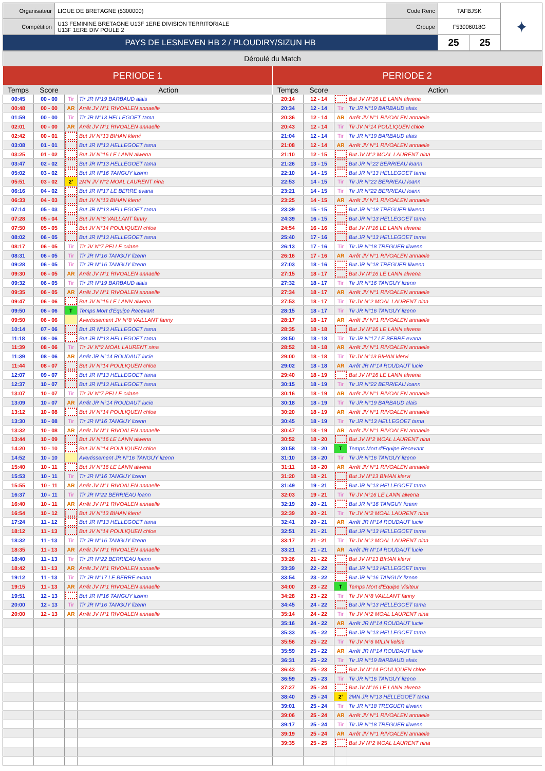| Organisateur | LIGUE DE BRETAGNE (5300000) | Code Renc | TAFBJSK | | ✦ |
| Compétition | U13 FEMININE BRETAGNE U13F 1ERE DIVISION TERRITORIALE U13F 1ERE DIV POULE 2 | Groupe | F53006018G | | |
| PAYS DE LESNEVEN HB 2 / PLOUDIRY/SIZUN HB | | | 25 | 25 | |
Déroulé du Match
| PERIODE 1 | | | |
| --- | --- | --- | --- |
| Temps | Score | Action | |
| 00:45 | 00 - 00 | Tir | Tir JR N°19 BARBAUD alais |
| 00:48 | 00 - 00 | AR | Arrêt JV N°1 RIVOALEN annaelle |
| 01:59 | 00 - 00 | Tir | Tir JR N°13 HELLEGOET tama |
| 02:01 | 00 - 00 | AR | Arrêt JV N°1 RIVOALEN annaelle |
| 02:42 | 00 - 01 | | But JV N°13 BIHAN klervi |
| 03:08 | 01 - 01 | | But JR N°13 HELLEGOET tama |
| 03:25 | 01 - 02 | | But JV N°16 LE LANN alwena |
| 03:47 | 02 - 02 | | But JR N°13 HELLEGOET tama |
| 05:02 | 03 - 02 | | But JR N°16 TANGUY lizenn |
| 05:51 | 03 - 02 | 2' | 2MN JV N°2 MOAL LAURENT nina |
| 06:16 | 04 - 02 | | But JR N°17 LE BERRE evana |
| 06:33 | 04 - 03 | | But JV N°13 BIHAN klervi |
| 07:14 | 05 - 03 | | But JR N°13 HELLEGOET tama |
| 07:28 | 05 - 04 | | But JV N°8 VAILLANT fanny |
| 07:50 | 05 - 05 | | But JV N°14 POULIQUEN chloe |
| 08:02 | 06 - 05 | | But JR N°13 HELLEGOET tama |
| 08:17 | 06 - 05 | Tir | Tir JV N°7 PELLE orlane |
| 08:31 | 06 - 05 | Tir | Tir JR N°16 TANGUY lizenn |
| 09:28 | 06 - 05 | Tir | Tir JR N°16 TANGUY lizenn |
| 09:30 | 06 - 05 | AR | Arrêt JV N°1 RIVOALEN annaelle |
| 09:32 | 06 - 05 | Tir | Tir JR N°19 BARBAUD alais |
| 09:35 | 06 - 05 | AR | Arrêt JV N°1 RIVOALEN annaelle |
| 09:47 | 06 - 06 | | But JV N°16 LE LANN alwena |
| 09:50 | 06 - 06 | T | Temps Mort d'Equipe Recevant |
| 09:50 | 06 - 06 | | Avertissement JV N°8 VAILLANT fanny |
| 10:14 | 07 - 06 | | But JR N°13 HELLEGOET tama |
| 11:18 | 08 - 06 | | But JR N°13 HELLEGOET tama |
| 11:39 | 08 - 06 | Tir | Tir JV N°2 MOAL LAURENT nina |
| 11:39 | 08 - 06 | AR | Arrêt JR N°14 ROUDAUT lucie |
| 11:44 | 08 - 07 | | But JV N°14 POULIQUEN chloe |
| 12:07 | 09 - 07 | | But JR N°13 HELLEGOET tama |
| 12:37 | 10 - 07 | | But JR N°13 HELLEGOET tama |
| 13:07 | 10 - 07 | Tir | Tir JV N°7 PELLE orlane |
| 13:09 | 10 - 07 | AR | Arrêt JR N°14 ROUDAUT lucie |
| 13:12 | 10 - 08 | | But JV N°14 POULIQUEN chloe |
| 13:30 | 10 - 08 | Tir | Tir JR N°16 TANGUY lizenn |
| 13:32 | 10 - 08 | AR | Arrêt JV N°1 RIVOALEN annaelle |
| 13:44 | 10 - 09 | | But JV N°16 LE LANN alwena |
| 14:20 | 10 - 10 | | But JV N°14 POULIQUEN chloe |
| 14:52 | 10 - 10 | | Avertissement JR N°16 TANGUY lizenn |
| 15:40 | 10 - 11 | | But JV N°16 LE LANN alwena |
| 15:53 | 10 - 11 | Tir | Tir JR N°16 TANGUY lizenn |
| 15:55 | 10 - 11 | AR | Arrêt JV N°1 RIVOALEN annaelle |
| 16:37 | 10 - 11 | Tir | Tir JR N°22 BERRIEAU loann |
| 16:40 | 10 - 11 | AR | Arrêt JV N°1 RIVOALEN annaelle |
| 16:54 | 10 - 12 | | But JV N°13 BIHAN klervi |
| 17:24 | 11 - 12 | | But JR N°13 HELLEGOET tama |
| 18:12 | 11 - 13 | | But JV N°14 POULIQUEN chloe |
| 18:32 | 11 - 13 | Tir | Tir JR N°16 TANGUY lizenn |
| 18:35 | 11 - 13 | AR | Arrêt JV N°1 RIVOALEN annaelle |
| 18:40 | 11 - 13 | Tir | Tir JR N°22 BERRIEAU loann |
| 18:42 | 11 - 13 | AR | Arrêt JV N°1 RIVOALEN annaelle |
| 19:12 | 11 - 13 | Tir | Tir JR N°17 LE BERRE evana |
| 19:15 | 11 - 13 | AR | Arrêt JV N°1 RIVOALEN annaelle |
| 19:51 | 12 - 13 | | But JR N°16 TANGUY lizenn |
| 20:00 | 12 - 13 | Tir | Tir JR N°16 TANGUY lizenn |
| 20:00 | 12 - 13 | AR | Arrêt JV N°1 RIVOALEN annaelle |
| PERIODE 2 | | | |
| --- | --- | --- | --- |
| Temps | Score | Action | |
| 20:14 | 12 - 14 | | But JV N°16 LE LANN alwena |
| 20:34 | 12 - 14 | Tir | Tir JR N°19 BARBAUD alais |
| 20:36 | 12 - 14 | AR | Arrêt JV N°1 RIVOALEN annaelle |
| 20:43 | 12 - 14 | Tir | Tir JV N°14 POULIQUEN chloe |
| 21:04 | 12 - 14 | Tir | Tir JR N°19 BARBAUD alais |
| 21:08 | 12 - 14 | AR | Arrêt JV N°1 RIVOALEN annaelle |
| 21:10 | 12 - 15 | | But JV N°2 MOAL LAURENT nina |
| 21:26 | 13 - 15 | | But JR N°22 BERRIEAU loann |
| 22:10 | 14 - 15 | | But JR N°13 HELLEGOET tama |
| 22:53 | 14 - 15 | Tir | Tir JR N°22 BERRIEAU loann |
| 23:21 | 14 - 15 | Tir | Tir JR N°22 BERRIEAU loann |
| 23:25 | 14 - 15 | AR | Arrêt JV N°1 RIVOALEN annaelle |
| 23:39 | 15 - 15 | | But JR N°18 TREGUER lilwenn |
| 24:39 | 16 - 15 | | But JR N°13 HELLEGOET tama |
| 24:54 | 16 - 16 | | But JV N°16 LE LANN alwena |
| 25:40 | 17 - 16 | | But JR N°13 HELLEGOET tama |
| 26:13 | 17 - 16 | Tir | Tir JR N°18 TREGUER lilwenn |
| 26:16 | 17 - 16 | AR | Arrêt JV N°1 RIVOALEN annaelle |
| 27:03 | 18 - 16 | | But JR N°18 TREGUER lilwenn |
| 27:15 | 18 - 17 | | But JV N°16 LE LANN alwena |
| 27:32 | 18 - 17 | Tir | Tir JR N°16 TANGUY lizenn |
| 27:34 | 18 - 17 | AR | Arrêt JV N°1 RIVOALEN annaelle |
| 27:53 | 18 - 17 | Tir | Tir JV N°2 MOAL LAURENT nina |
| 28:15 | 18 - 17 | Tir | Tir JR N°16 TANGUY lizenn |
| 28:17 | 18 - 17 | AR | Arrêt JV N°1 RIVOALEN annaelle |
| 28:35 | 18 - 18 | | But JV N°16 LE LANN alwena |
| 28:50 | 18 - 18 | Tir | Tir JR N°17 LE BERRE evana |
| 28:52 | 18 - 18 | AR | Arrêt JV N°1 RIVOALEN annaelle |
| 29:00 | 18 - 18 | Tir | Tir JV N°13 BIHAN klervi |
| 29:02 | 18 - 18 | AR | Arrêt JR N°14 ROUDAUT lucie |
| 29:40 | 18 - 19 | | But JV N°16 LE LANN alwena |
| 30:15 | 18 - 19 | Tir | Tir JR N°22 BERRIEAU loann |
| 30:16 | 18 - 19 | AR | Arrêt JV N°1 RIVOALEN annaelle |
| 30:18 | 18 - 19 | Tir | Tir JR N°19 BARBAUD alais |
| 30:20 | 18 - 19 | AR | Arrêt JV N°1 RIVOALEN annaelle |
| 30:45 | 18 - 19 | Tir | Tir JR N°13 HELLEGOET tama |
| 30:47 | 18 - 19 | AR | Arrêt JV N°1 RIVOALEN annaelle |
| 30:52 | 18 - 20 | | But JV N°2 MOAL LAURENT nina |
| 30:58 | 18 - 20 | T | Temps Mort d'Equipe Recevant |
| 31:10 | 18 - 20 | Tir | Tir JR N°16 TANGUY lizenn |
| 31:11 | 18 - 20 | AR | Arrêt JV N°1 RIVOALEN annaelle |
| 31:20 | 18 - 21 | | But JV N°13 BIHAN klervi |
| 31:49 | 19 - 21 | | But JR N°13 HELLEGOET tama |
| 32:03 | 19 - 21 | Tir | Tir JV N°16 LE LANN alwena |
| 32:19 | 20 - 21 | | But JR N°16 TANGUY lizenn |
| 32:39 | 20 - 21 | Tir | Tir JV N°2 MOAL LAURENT nina |
| 32:41 | 20 - 21 | AR | Arrêt JR N°14 ROUDAUT lucie |
| 32:51 | 21 - 21 | | But JR N°13 HELLEGOET tama |
| 33:17 | 21 - 21 | Tir | Tir JV N°2 MOAL LAURENT nina |
| 33:21 | 21 - 21 | AR | Arrêt JR N°14 ROUDAUT lucie |
| 33:26 | 21 - 22 | | But JV N°13 BIHAN klervi |
| 33:39 | 22 - 22 | | But JR N°13 HELLEGOET tama |
| 33:54 | 23 - 22 | | But JR N°16 TANGUY lizenn |
| 34:00 | 23 - 22 | T | Temps Mort d'Equipe Visiteur |
| 34:28 | 23 - 22 | Tir | Tir JV N°8 VAILLANT fanny |
| 34:45 | 24 - 22 | | But JR N°13 HELLEGOET tama |
| 35:14 | 24 - 22 | Tir | Tir JV N°2 MOAL LAURENT nina |
| 35:16 | 24 - 22 | AR | Arrêt JR N°14 ROUDAUT lucie |
| 35:33 | 25 - 22 | | But JR N°13 HELLEGOET tama |
| 35:56 | 25 - 22 | Tir | Tir JV N°6 MILIN kelsie |
| 35:59 | 25 - 22 | AR | Arrêt JR N°14 ROUDAUT lucie |
| 36:31 | 25 - 22 | Tir | Tir JR N°19 BARBAUD alais |
| 36:43 | 25 - 23 | | But JV N°14 POULIQUEN chloe |
| 36:59 | 25 - 23 | Tir | Tir JR N°16 TANGUY lizenn |
| 37:27 | 25 - 24 | | But JV N°16 LE LANN alwena |
| 38:40 | 25 - 24 | 2' | 2MN JR N°13 HELLEGOET tama |
| 39:01 | 25 - 24 | Tir | Tir JR N°18 TREGUER lilwenn |
| 39:06 | 25 - 24 | AR | Arrêt JV N°1 RIVOALEN annaelle |
| 39:17 | 25 - 24 | Tir | Tir JR N°18 TREGUER lilwenn |
| 39:19 | 25 - 24 | AR | Arrêt JV N°1 RIVOALEN annaelle |
| 39:35 | 25 - 25 | | But JV N°2 MOAL LAURENT nina |